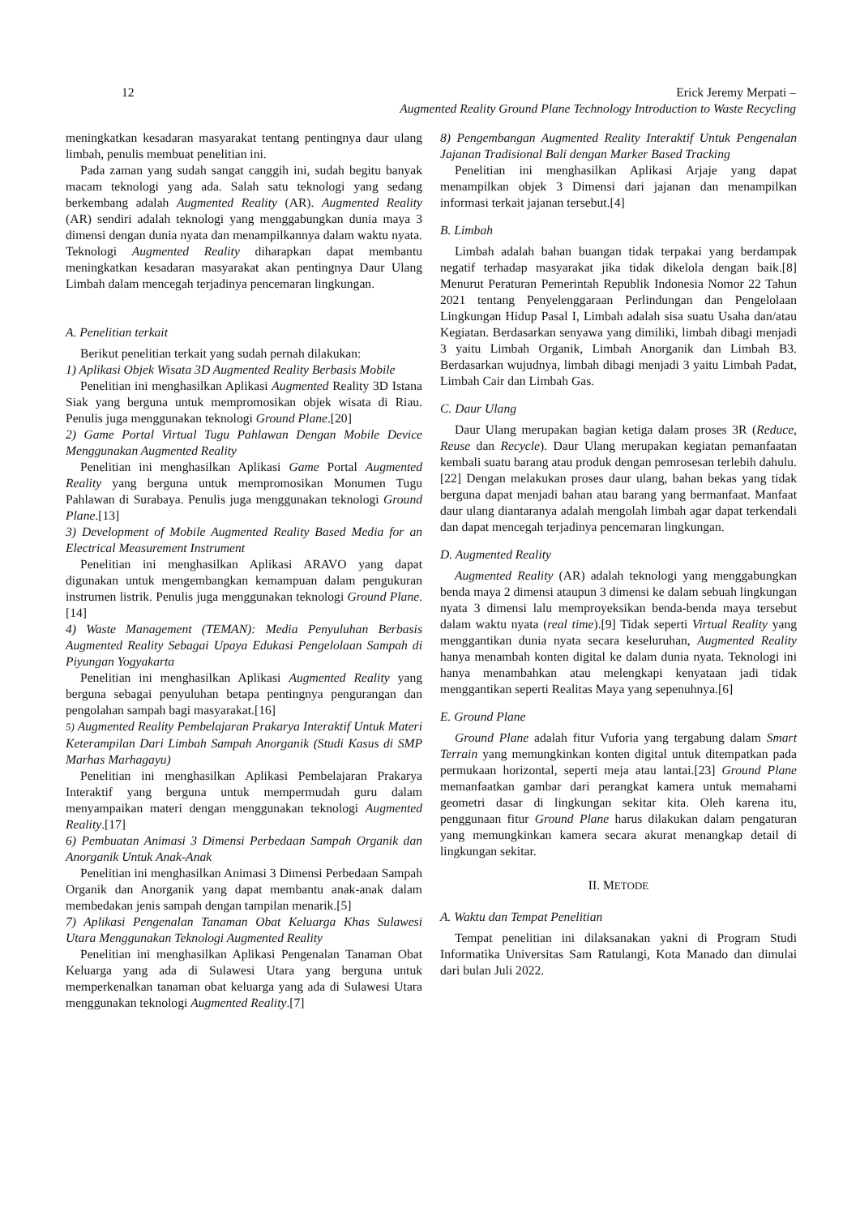12
Erick Jeremy Merpati –
Augmented Reality Ground Plane Technology Introduction to Waste Recycling
meningkatkan kesadaran masyarakat tentang pentingnya daur ulang limbah, penulis membuat penelitian ini.
Pada zaman yang sudah sangat canggih ini, sudah begitu banyak macam teknologi yang ada. Salah satu teknologi yang sedang berkembang adalah Augmented Reality (AR). Augmented Reality (AR) sendiri adalah teknologi yang menggabungkan dunia maya 3 dimensi dengan dunia nyata dan menampilkannya dalam waktu nyata. Teknologi Augmented Reality diharapkan dapat membantu meningkatkan kesadaran masyarakat akan pentingnya Daur Ulang Limbah dalam mencegah terjadinya pencemaran lingkungan.
A. Penelitian terkait
Berikut penelitian terkait yang sudah pernah dilakukan:
1) Aplikasi Objek Wisata 3D Augmented Reality Berbasis Mobile
Penelitian ini menghasilkan Aplikasi Augmented Reality 3D Istana Siak yang berguna untuk mempromosikan objek wisata di Riau. Penulis juga menggunakan teknologi Ground Plane.[20]
2) Game Portal Virtual Tugu Pahlawan Dengan Mobile Device Menggunakan Augmented Reality
Penelitian ini menghasilkan Aplikasi Game Portal Augmented Reality yang berguna untuk mempromosikan Monumen Tugu Pahlawan di Surabaya. Penulis juga menggunakan teknologi Ground Plane.[13]
3) Development of Mobile Augmented Reality Based Media for an Electrical Measurement Instrument
Penelitian ini menghasilkan Aplikasi ARAVO yang dapat digunakan untuk mengembangkan kemampuan dalam pengukuran instrumen listrik. Penulis juga menggunakan teknologi Ground Plane.[14]
4) Waste Management (TEMAN): Media Penyuluhan Berbasis Augmented Reality Sebagai Upaya Edukasi Pengelolaan Sampah di Piyungan Yogyakarta
Penelitian ini menghasilkan Aplikasi Augmented Reality yang berguna sebagai penyuluhan betapa pentingnya pengurangan dan pengolahan sampah bagi masyarakat.[16]
5) Augmented Reality Pembelajaran Prakarya Interaktif Untuk Materi Keterampilan Dari Limbah Sampah Anorganik (Studi Kasus di SMP Marhas Marhagayu)
Penelitian ini menghasilkan Aplikasi Pembelajaran Prakarya Interaktif yang berguna untuk mempermudah guru dalam menyampaikan materi dengan menggunakan teknologi Augmented Reality.[17]
6) Pembuatan Animasi 3 Dimensi Perbedaan Sampah Organik dan Anorganik Untuk Anak-Anak
Penelitian ini menghasilkan Animasi 3 Dimensi Perbedaan Sampah Organik dan Anorganik yang dapat membantu anak-anak dalam membedakan jenis sampah dengan tampilan menarik.[5]
7) Aplikasi Pengenalan Tanaman Obat Keluarga Khas Sulawesi Utara Menggunakan Teknologi Augmented Reality
Penelitian ini menghasilkan Aplikasi Pengenalan Tanaman Obat Keluarga yang ada di Sulawesi Utara yang berguna untuk memperkenalkan tanaman obat keluarga yang ada di Sulawesi Utara menggunakan teknologi Augmented Reality.[7]
8) Pengembangan Augmented Reality Interaktif Untuk Pengenalan Jajanan Tradisional Bali dengan Marker Based Tracking
Penelitian ini menghasilkan Aplikasi Arjaje yang dapat menampilkan objek 3 Dimensi dari jajanan dan menampilkan informasi terkait jajanan tersebut.[4]
B. Limbah
Limbah adalah bahan buangan tidak terpakai yang berdampak negatif terhadap masyarakat jika tidak dikelola dengan baik.[8] Menurut Peraturan Pemerintah Republik Indonesia Nomor 22 Tahun 2021 tentang Penyelenggaraan Perlindungan dan Pengelolaan Lingkungan Hidup Pasal I, Limbah adalah sisa suatu Usaha dan/atau Kegiatan. Berdasarkan senyawa yang dimiliki, limbah dibagi menjadi 3 yaitu Limbah Organik, Limbah Anorganik dan Limbah B3. Berdasarkan wujudnya, limbah dibagi menjadi 3 yaitu Limbah Padat, Limbah Cair dan Limbah Gas.
C. Daur Ulang
Daur Ulang merupakan bagian ketiga dalam proses 3R (Reduce, Reuse dan Recycle). Daur Ulang merupakan kegiatan pemanfaatan kembali suatu barang atau produk dengan pemrosesan terlebih dahulu.[22] Dengan melakukan proses daur ulang, bahan bekas yang tidak berguna dapat menjadi bahan atau barang yang bermanfaat. Manfaat daur ulang diantaranya adalah mengolah limbah agar dapat terkendali dan dapat mencegah terjadinya pencemaran lingkungan.
D. Augmented Reality
Augmented Reality (AR) adalah teknologi yang menggabungkan benda maya 2 dimensi ataupun 3 dimensi ke dalam sebuah lingkungan nyata 3 dimensi lalu memproyeksikan benda-benda maya tersebut dalam waktu nyata (real time).[9] Tidak seperti Virtual Reality yang menggantikan dunia nyata secara keseluruhan, Augmented Reality hanya menambah konten digital ke dalam dunia nyata. Teknologi ini hanya menambahkan atau melengkapi kenyataan jadi tidak menggantikan seperti Realitas Maya yang sepenuhnya.[6]
E. Ground Plane
Ground Plane adalah fitur Vuforia yang tergabung dalam Smart Terrain yang memungkinkan konten digital untuk ditempatkan pada permukaan horizontal, seperti meja atau lantai.[23] Ground Plane memanfaatkan gambar dari perangkat kamera untuk memahami geometri dasar di lingkungan sekitar kita. Oleh karena itu, penggunaan fitur Ground Plane harus dilakukan dalam pengaturan yang memungkinkan kamera secara akurat menangkap detail di lingkungan sekitar.
II. METODE
A. Waktu dan Tempat Penelitian
Tempat penelitian ini dilaksanakan yakni di Program Studi Informatika Universitas Sam Ratulangi, Kota Manado dan dimulai dari bulan Juli 2022.